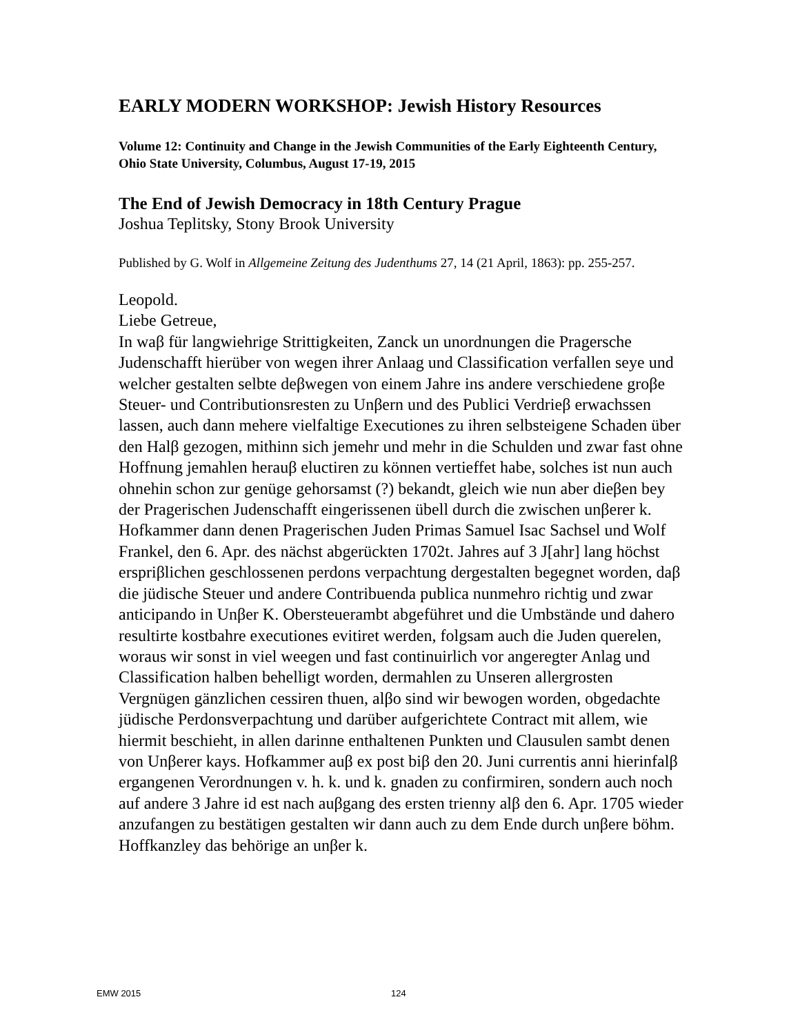EARLY MODERN WORKSHOP: Jewish History Resources
Volume 12: Continuity and Change in the Jewish Communities of the Early Eighteenth Century, Ohio State University, Columbus, August 17-19, 2015
The End of Jewish Democracy in 18th Century Prague
Joshua Teplitsky, Stony Brook University
Published by G. Wolf in Allgemeine Zeitung des Judenthums 27, 14 (21 April, 1863): pp. 255-257.
Leopold.
Liebe Getreue,
In waβ für langwiehrige Strittigkeiten, Zanck un unordnungen die Pragersche Judenschafft hierüber von wegen ihrer Anlaag und Classification verfallen seye und welcher gestalten selbte deβwegen von einem Jahre ins andere verschiedene groβe Steuer- und Contributionsresten zu Unβern und des Publici Verdrieβ erwachssen lassen, auch dann mehere vielfaltige Executiones zu ihren selbsteigene Schaden über den Halβ gezogen, mithinn sich jemehr und mehr in die Schulden und zwar fast ohne Hoffnung jemahlen herauβ eluctiren zu können vertieffet habe, solches ist nun auch ohnehin schon zur genüge gehorsamst (?) bekandt, gleich wie nun aber dieβen bey der Pragerischen Judenschafft eingerissenen übell durch die zwischen unβerer k. Hofkammer dann denen Pragerischen Juden Primas Samuel Isac Sachsel und Wolf Frankel, den 6. Apr. des nächst abgerückten 1702t. Jahres auf 3 J[ahr] lang höchst erspriβlichen geschlossenen perdons verpachtung dergestalten begegnet worden, daβ die jüdische Steuer und andere Contribuenda publica nunmehro richtig und zwar anticipando in Unβer K. Obersteuerambt abgeführet und die Umbstände und dahero resultirte kostbahre executiones evitiret werden, folgsam auch die Juden querelen, woraus wir sonst in viel weegen und fast continuirlich vor angeregter Anlag und Classification halben behelligt worden, dermahlen zu Unseren allergrosten Vergnügen gänzlichen cessiren thuen, alβo sind wir bewogen worden, obgedachte jüdische Perdonsverpachtung und darüber aufgerichtete Contract mit allem, wie hiermit beschieht, in allen darinne enthaltenen Punkten und Clausulen sambt denen von Unβerer kays. Hofkammer auβ ex post biβ den 20. Juni currentis anni hierinfalβ ergangenen Verordnungen v. h. k. und k. gnaden zu confirmiren, sondern auch noch auf andere 3 Jahre id est nach auβgang des ersten trienny alβ den 6. Apr. 1705 wieder anzufangen zu bestätigen gestalten wir dann auch zu dem Ende durch unβere böhm. Hoffkanzley das behörige an unβer k.
EMW 2015 124